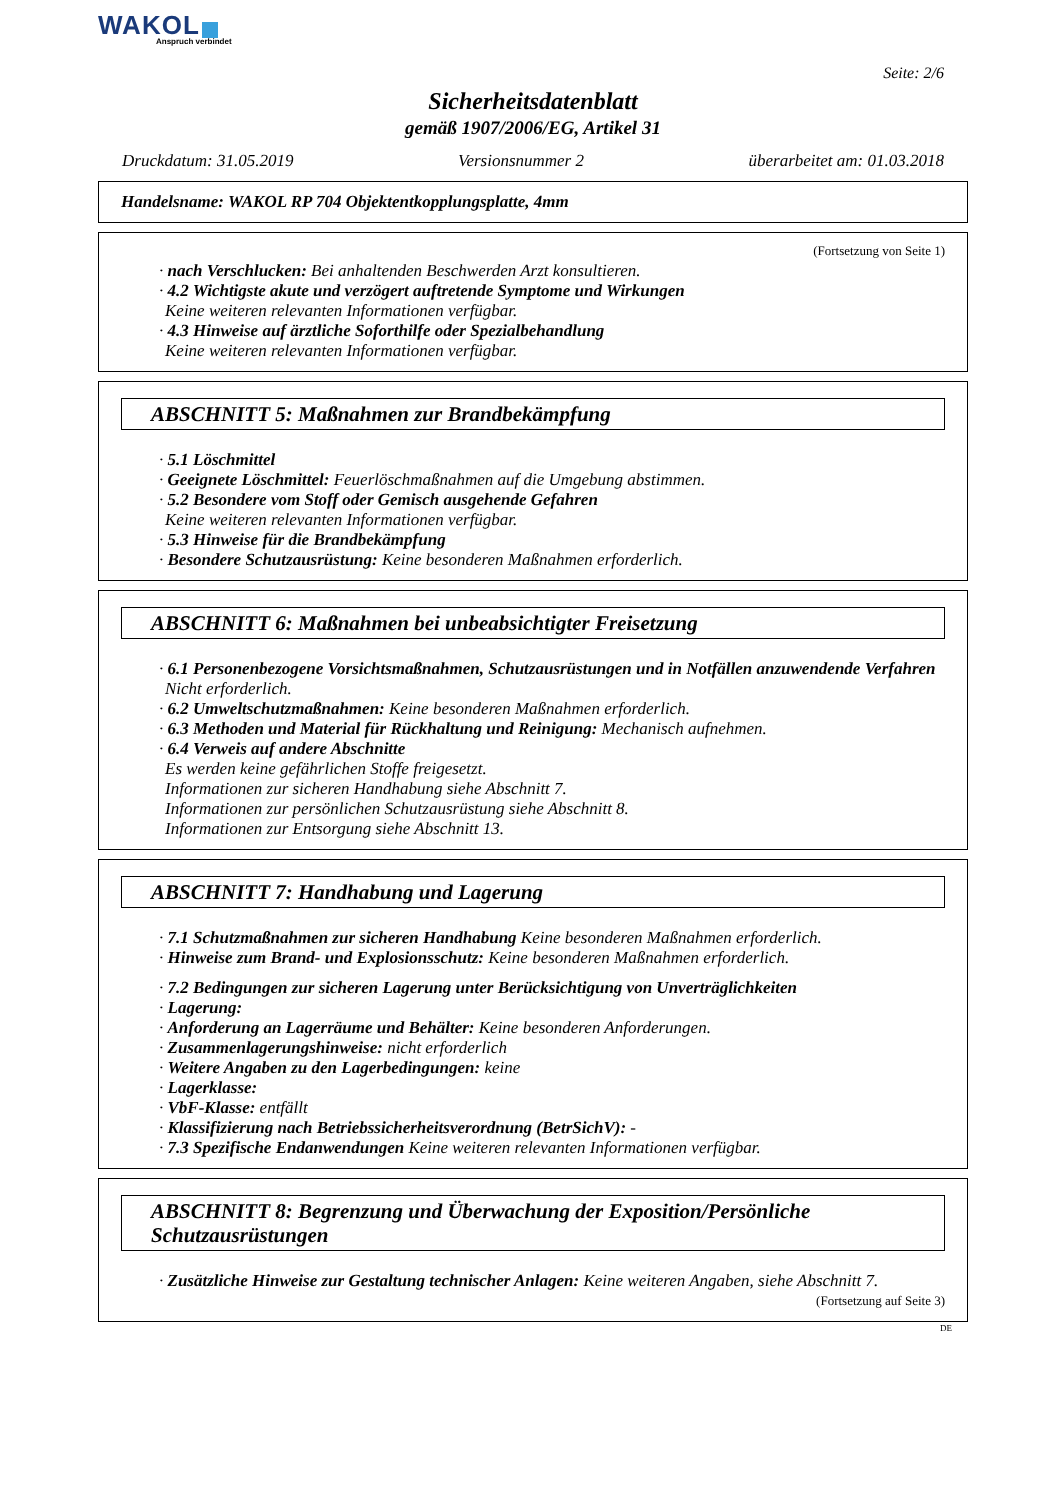WAKOL
Anspruch verbindet
Seite: 2/6
Sicherheitsdatenblatt
gemäß 1907/2006/EG, Artikel 31
Druckdatum: 31.05.2019 Versionsnummer 2 überarbeitet am: 01.03.2018
Handelsname: WAKOL RP 704 Objektentkopplungsplatte, 4mm
(Fortsetzung von Seite 1)
· nach Verschlucken: Bei anhaltenden Beschwerden Arzt konsultieren.
· 4.2 Wichtigste akute und verzögert auftretende Symptome und Wirkungen
Keine weiteren relevanten Informationen verfügbar.
· 4.3 Hinweise auf ärztliche Soforthilfe oder Spezialbehandlung
Keine weiteren relevanten Informationen verfügbar.
ABSCHNITT 5: Maßnahmen zur Brandbekämpfung
· 5.1 Löschmittel
· Geeignete Löschmittel: Feuerlöschmaßnahmen auf die Umgebung abstimmen.
· 5.2 Besondere vom Stoff oder Gemisch ausgehende Gefahren
Keine weiteren relevanten Informationen verfügbar.
· 5.3 Hinweise für die Brandbekämpfung
· Besondere Schutzausrüstung: Keine besonderen Maßnahmen erforderlich.
ABSCHNITT 6: Maßnahmen bei unbeabsichtigter Freisetzung
· 6.1 Personenbezogene Vorsichtsmaßnahmen, Schutzausrüstungen und in Notfällen anzuwendende Verfahren
Nicht erforderlich.
· 6.2 Umweltschutzmaßnahmen: Keine besonderen Maßnahmen erforderlich.
· 6.3 Methoden und Material für Rückhaltung und Reinigung: Mechanisch aufnehmen.
· 6.4 Verweis auf andere Abschnitte
Es werden keine gefährlichen Stoffe freigesetzt.
Informationen zur sicheren Handhabung siehe Abschnitt 7.
Informationen zur persönlichen Schutzausrüstung siehe Abschnitt 8.
Informationen zur Entsorgung siehe Abschnitt 13.
ABSCHNITT 7: Handhabung und Lagerung
· 7.1 Schutzmaßnahmen zur sicheren Handhabung Keine besonderen Maßnahmen erforderlich.
· Hinweise zum Brand- und Explosionsschutz: Keine besonderen Maßnahmen erforderlich.
· 7.2 Bedingungen zur sicheren Lagerung unter Berücksichtigung von Unverträglichkeiten
· Lagerung:
· Anforderung an Lagerräume und Behälter: Keine besonderen Anforderungen.
· Zusammenlagerungshinweise: nicht erforderlich
· Weitere Angaben zu den Lagerbedingungen: keine
· Lagerklasse:
· VbF-Klasse: entfällt
· Klassifizierung nach Betriebssicherheitsverordnung (BetrSichV): -
· 7.3 Spezifische Endanwendungen Keine weiteren relevanten Informationen verfügbar.
ABSCHNITT 8: Begrenzung und Überwachung der Exposition/Persönliche Schutzausrüstungen
· Zusätzliche Hinweise zur Gestaltung technischer Anlagen: Keine weiteren Angaben, siehe Abschnitt 7.
(Fortsetzung auf Seite 3)
DE